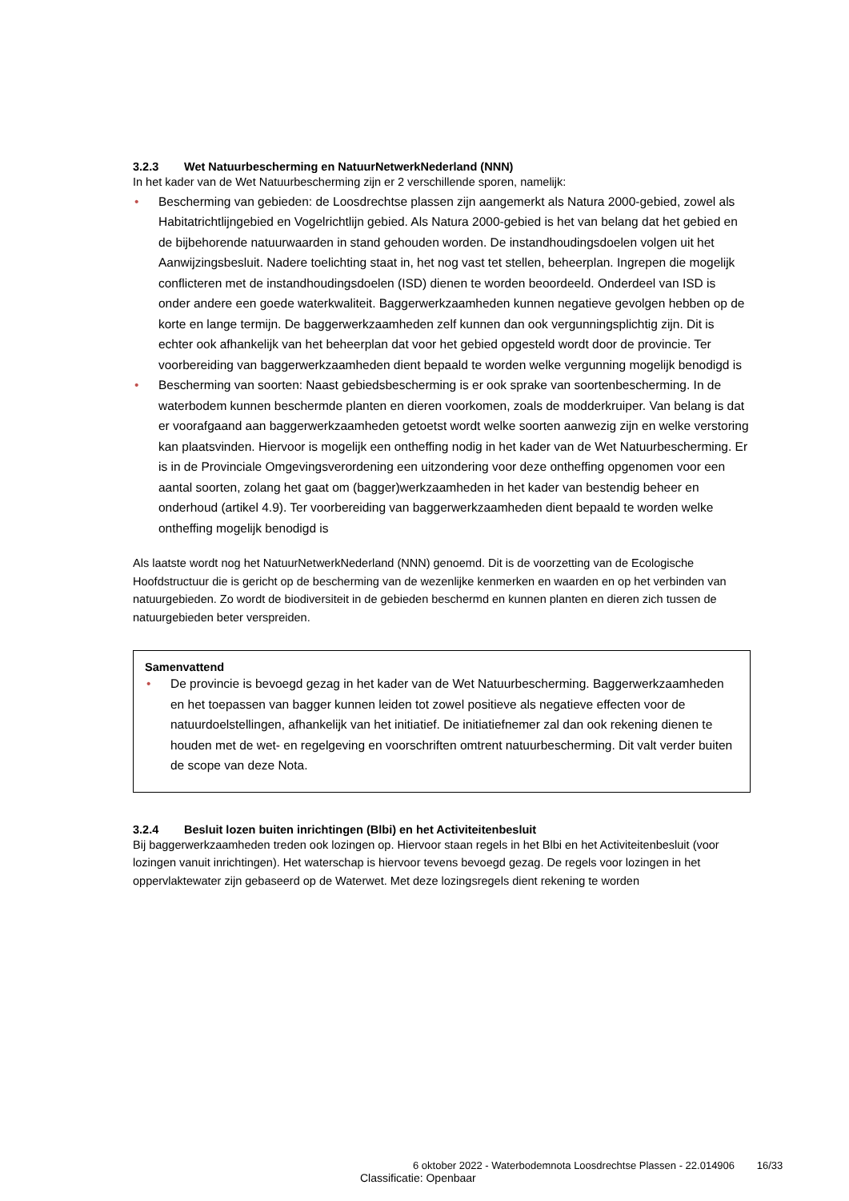3.2.3 Wet Natuurbescherming en NatuurNetwerkNederland (NNN)
In het kader van de Wet Natuurbescherming zijn er 2 verschillende sporen, namelijk:
• Bescherming van gebieden: de Loosdrechtse plassen zijn aangemerkt als Natura 2000-gebied, zowel als Habitatrichtlijngebied en Vogelrichtlijn gebied. Als Natura 2000-gebied is het van belang dat het gebied en de bijbehorende natuurwaarden in stand gehouden worden. De instandhoudingsdoelen volgen uit het Aanwijzingsbesluit. Nadere toelichting staat in, het nog vast tet stellen, beheerplan. Ingrepen die mogelijk conflicteren met de instandhoudingsdoelen (ISD) dienen te worden beoordeeld. Onderdeel van ISD is onder andere een goede waterkwaliteit. Baggerwerkzaamheden kunnen negatieve gevolgen hebben op de korte en lange termijn. De baggerwerkzaamheden zelf kunnen dan ook vergunningsplichtig zijn. Dit is echter ook afhankelijk van het beheerplan dat voor het gebied opgesteld wordt door de provincie. Ter voorbereiding van baggerwerkzaamheden dient bepaald te worden welke vergunning mogelijk benodigd is
• Bescherming van soorten: Naast gebiedsbescherming is er ook sprake van soortenbescherming. In de waterbodem kunnen beschermde planten en dieren voorkomen, zoals de modderkruiper. Van belang is dat er voorafgaand aan baggerwerkzaamheden getoetst wordt welke soorten aanwezig zijn en welke verstoring kan plaatsvinden. Hiervoor is mogelijk een ontheffing nodig in het kader van de Wet Natuurbescherming. Er is in de Provinciale Omgevingsverordening een uitzondering voor deze ontheffing opgenomen voor een aantal soorten, zolang het gaat om (bagger)werkzaamheden in het kader van bestendig beheer en onderhoud (artikel 4.9). Ter voorbereiding van baggerwerkzaamheden dient bepaald te worden welke ontheffing mogelijk benodigd is
Als laatste wordt nog het NatuurNetwerkNederland (NNN) genoemd. Dit is de voorzetting van de Ecologische Hoofdstructuur die is gericht op de bescherming van de wezenlijke kenmerken en waarden en op het verbinden van natuurgebieden. Zo wordt de biodiversiteit in de gebieden beschermd en kunnen planten en dieren zich tussen de natuurgebieden beter verspreiden.
Samenvattend
• De provincie is bevoegd gezag in het kader van de Wet Natuurbescherming. Baggerwerkzaamheden en het toepassen van bagger kunnen leiden tot zowel positieve als negatieve effecten voor de natuurdoelstellingen, afhankelijk van het initiatief. De initiatiefnemer zal dan ook rekening dienen te houden met de wet- en regelgeving en voorschriften omtrent natuurbescherming. Dit valt verder buiten de scope van deze Nota.
3.2.4 Besluit lozen buiten inrichtingen (Blbi) en het Activiteitenbesluit
Bij baggerwerkzaamheden treden ook lozingen op. Hiervoor staan regels in het Blbi en het Activiteitenbesluit (voor lozingen vanuit inrichtingen). Het waterschap is hiervoor tevens bevoegd gezag. De regels voor lozingen in het oppervlaktewater zijn gebaseerd op de Waterwet. Met deze lozingsregels dient rekening te worden
6 oktober 2022 - Waterbodemnota Loosdrechtse Plassen - 22.014906 16/33
Classificatie: Openbaar